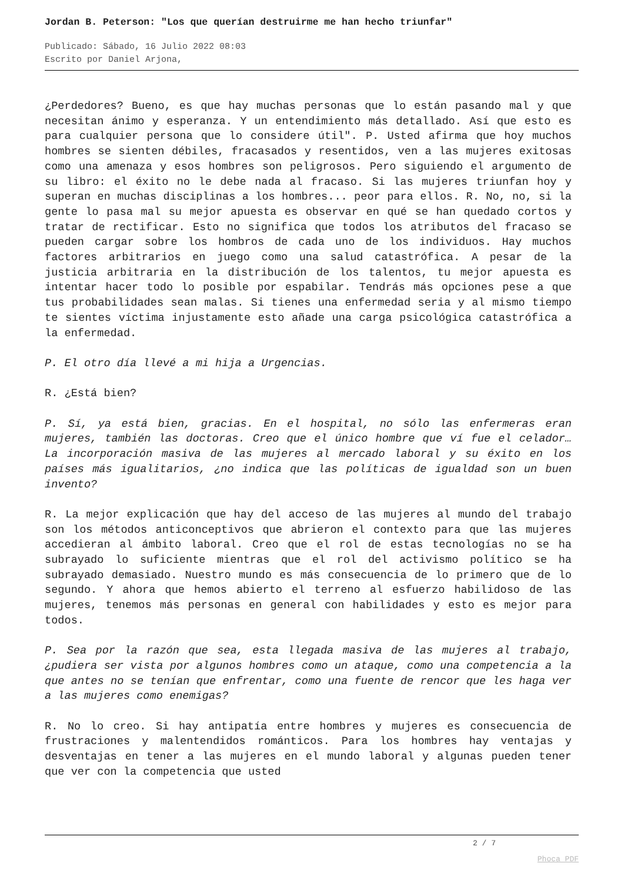Jordan B. Peterson: "Los que querían destruirme me han hecho triunfar"
Publicado: Sábado, 16 Julio 2022 08:03
Escrito por Daniel Arjona,
¿Perdedores? Bueno, es que hay muchas personas que lo están pasando mal y que necesitan ánimo y esperanza. Y un entendimiento más detallado. Así que esto es para cualquier persona que lo considere útil". P. Usted afirma que hoy muchos hombres se sienten débiles, fracasados y resentidos, ven a las mujeres exitosas como una amenaza y esos hombres son peligrosos. Pero siguiendo el argumento de su libro: el éxito no le debe nada al fracaso. Si las mujeres triunfan hoy y superan en muchas disciplinas a los hombres... peor para ellos. R. No, no, si la gente lo pasa mal su mejor apuesta es observar en qué se han quedado cortos y tratar de rectificar. Esto no significa que todos los atributos del fracaso se pueden cargar sobre los hombros de cada uno de los individuos. Hay muchos factores arbitrarios en juego como una salud catastrófica. A pesar de la justicia arbitraria en la distribución de los talentos, tu mejor apuesta es intentar hacer todo lo posible por espabilar. Tendrás más opciones pese a que tus probabilidades sean malas. Si tienes una enfermedad seria y al mismo tiempo te sientes víctima injustamente esto añade una carga psicológica catastrófica a la enfermedad.
P. El otro día llevé a mi hija a Urgencias.
R. ¿Está bien?
P. Sí, ya está bien, gracias. En el hospital, no sólo las enfermeras eran mujeres, también las doctoras. Creo que el único hombre que ví fue el celador… La incorporación masiva de las mujeres al mercado laboral y su éxito en los países más igualitarios, ¿no indica que las políticas de igualdad son un buen invento?
R. La mejor explicación que hay del acceso de las mujeres al mundo del trabajo son los métodos anticonceptivos que abrieron el contexto para que las mujeres accedieran al ámbito laboral. Creo que el rol de estas tecnologías no se ha subrayado lo suficiente mientras que el rol del activismo político se ha subrayado demasiado. Nuestro mundo es más consecuencia de lo primero que de lo segundo. Y ahora que hemos abierto el terreno al esfuerzo habilidoso de las mujeres, tenemos más personas en general con habilidades y esto es mejor para todos.
P. Sea por la razón que sea, esta llegada masiva de las mujeres al trabajo, ¿pudiera ser vista por algunos hombres como un ataque, como una competencia a la que antes no se tenían que enfrentar, como una fuente de rencor que les haga ver a las mujeres como enemigas?
R. No lo creo. Si hay antipatía entre hombres y mujeres es consecuencia de frustraciones y malentendidos románticos. Para los hombres hay ventajas y desventajas en tener a las mujeres en el mundo laboral y algunas pueden tener que ver con la competencia que usted
2 / 7
Phoca PDF